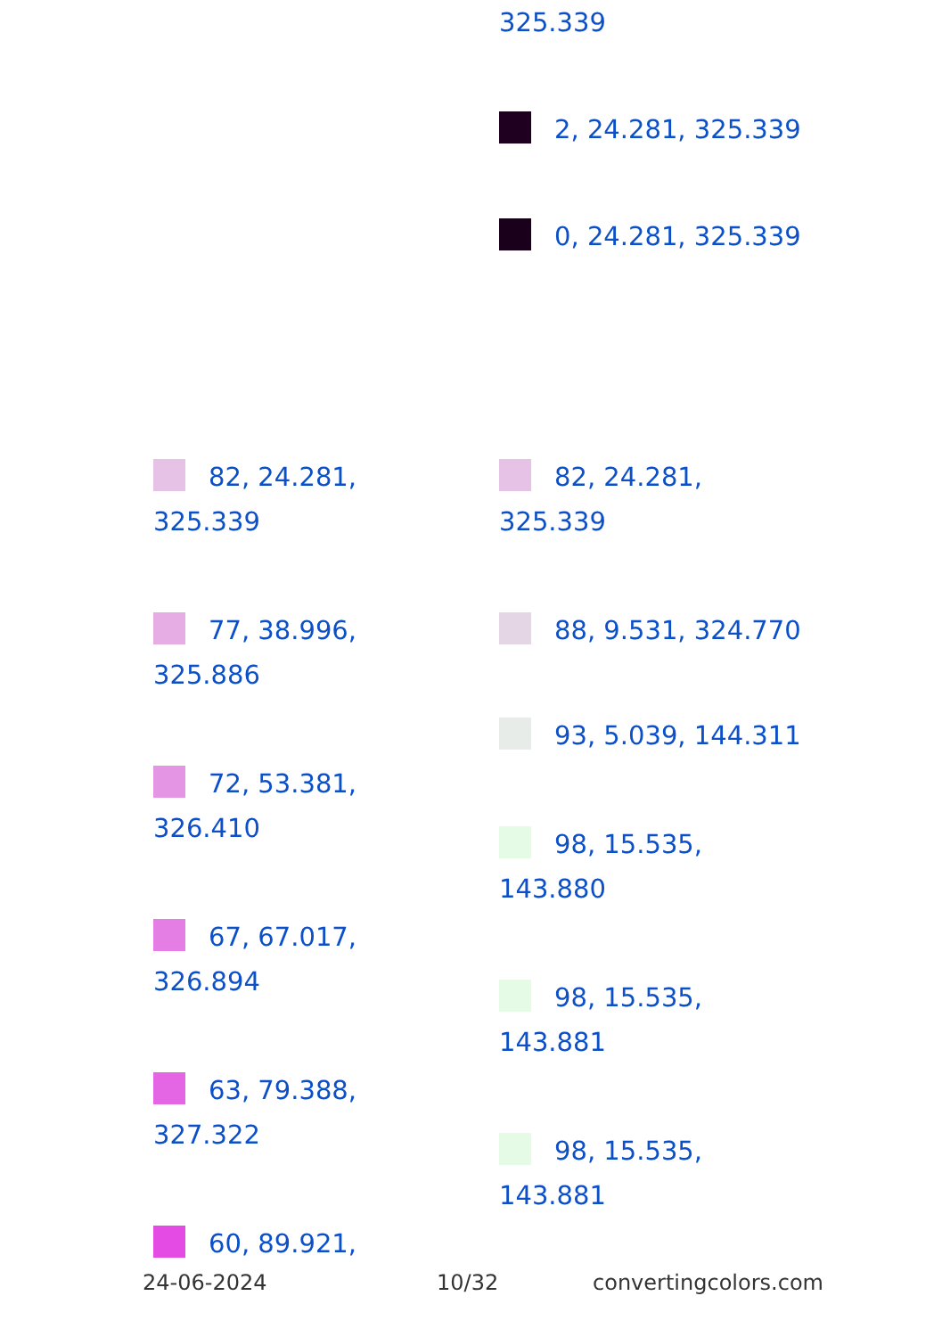325.339
2, 24.281, 325.339
0, 24.281, 325.339
82, 24.281, 325.339
82, 24.281, 325.339
77, 38.996, 325.886
88, 9.531, 324.770
72, 53.381, 326.410
93, 5.039, 144.311
67, 67.017, 326.894
98, 15.535, 143.880
63, 79.388, 327.322
98, 15.535, 143.881
60, 89.921,
98, 15.535, 143.881
24-06-2024 10/32 convertingcolors.com